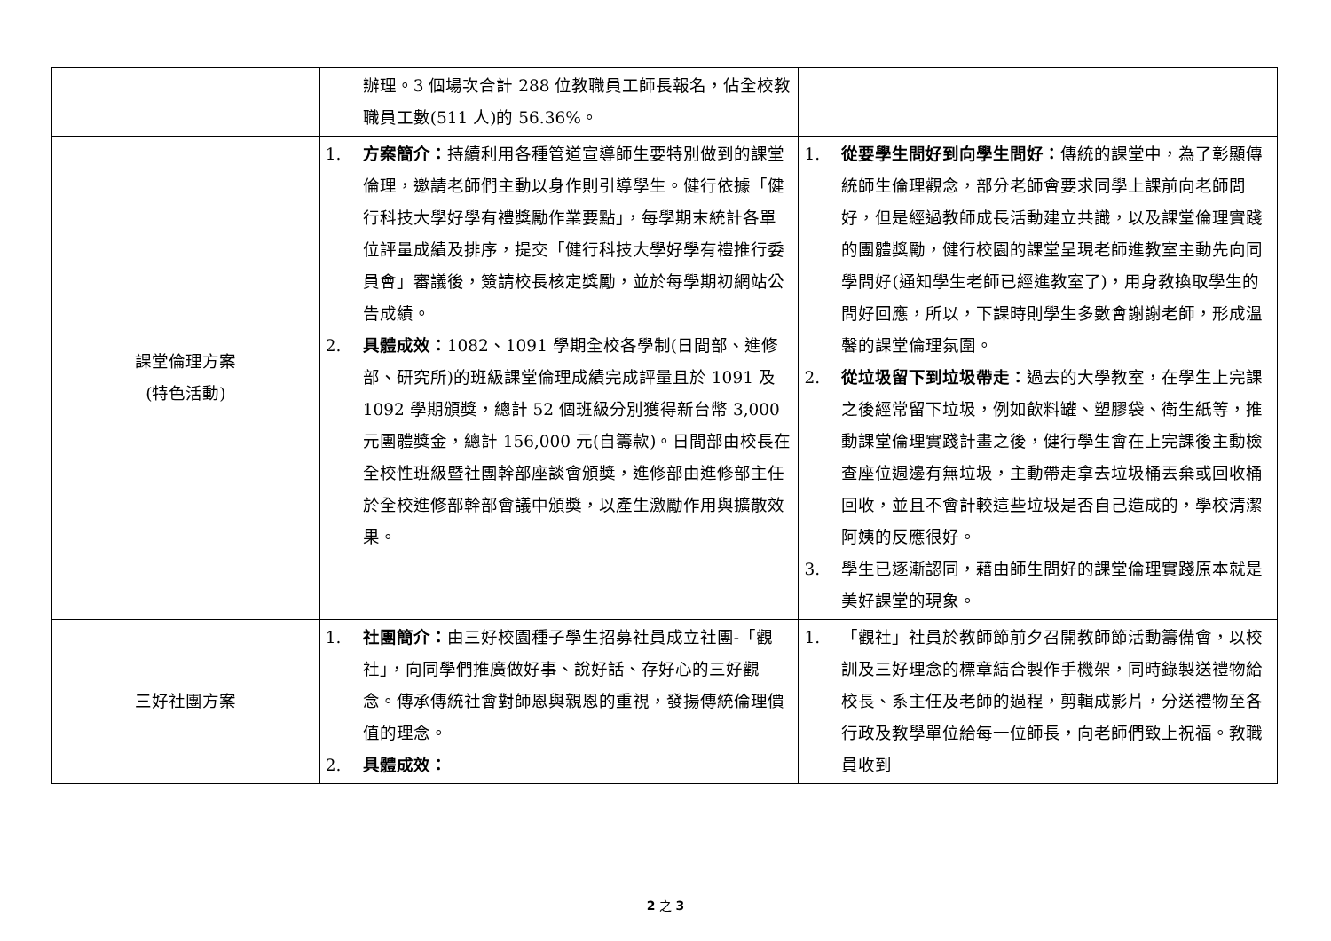| | 辦理。3 個場次合計 288 位教職員工師長報名，佔全校教職員工數(511 人)的 56.36%。 | |
| 課堂倫理方案 (特色活動) | 1. 方案簡介： 持續利用各種管道宣導師生要特別做到的課堂倫理，邀請老師們主動以身作則引導學生。健行依據「健行科技大學好學有禮獎勵作業要點」，每學期末統計各單位評量成績及排序，提交「健行科技大學好學有禮推行委員會」審議後，簽請校長核定獎勵，並於每學期初網站公告成績。 2. 具體成效： 1082、1091 學期全校各學制(日間部、進修部、研究所)的班級課堂倫理成績完成評量且於 1091 及 1092 學期頒獎，總計 52 個班級分別獲得新台幣 3,000 元團體獎金，總計 156,000 元(自籌款)。日間部由校長在全校性班級暨社團幹部座談會頒獎，進修部由進修部主任於全校進修部幹部會議中頒獎，以產生激勵作用與擴散效果。 | 1. 從要學生問好到向學生問好： 傳統的課堂中，為了彰顯傳統師生倫理觀念，部分老師會要求同學上課前向老師問好，但是經過教師成長活動建立共識，以及課堂倫理實踐的團體獎勵，健行校園的課堂呈現老師進教室主動先向同學問好(通知學生老師已經進教室了)，用身教換取學生的問好回應，所以，下課時則學生多數會謝謝老師，形成溫馨的課堂倫理氛圍。 2. 從垃圾留下到垃圾帶走： 過去的大學教室，在學生上完課之後經常留下垃圾，例如飲料罐、塑膠袋、衛生紙等，推動課堂倫理實踐計畫之後，健行學生會在上完課後主動檢查座位週邊有無垃圾，主動帶走拿去垃圾桶丟棄或回收桶回收，並且不會計較這些垃圾是否自己造成的，學校清潔阿姨的反應很好。 3. 學生已逐漸認同，藉由師生問好的課堂倫理實踐原本就是美好課堂的現象。 |
| 三好社團方案 | 1. 社團簡介： 由三好校園種子學生招募社員成立社團-「觀社」，向同學們推廣做好事、說好話、存好心的三好觀念。傳承傳統社會對師恩與親恩的重視，發揚傳統倫理價值的理念。 2. 具體成效： | 1. 「觀社」社員於教師節前夕召開教師節活動籌備會，以校訓及三好理念的標章結合製作手機架，同時錄製送禮物給校長、系主任及老師的過程，剪輯成影片，分送禮物至各行政及教學單位給每一位師長，向老師們致上祝福。教職員收到 |
2 之 3